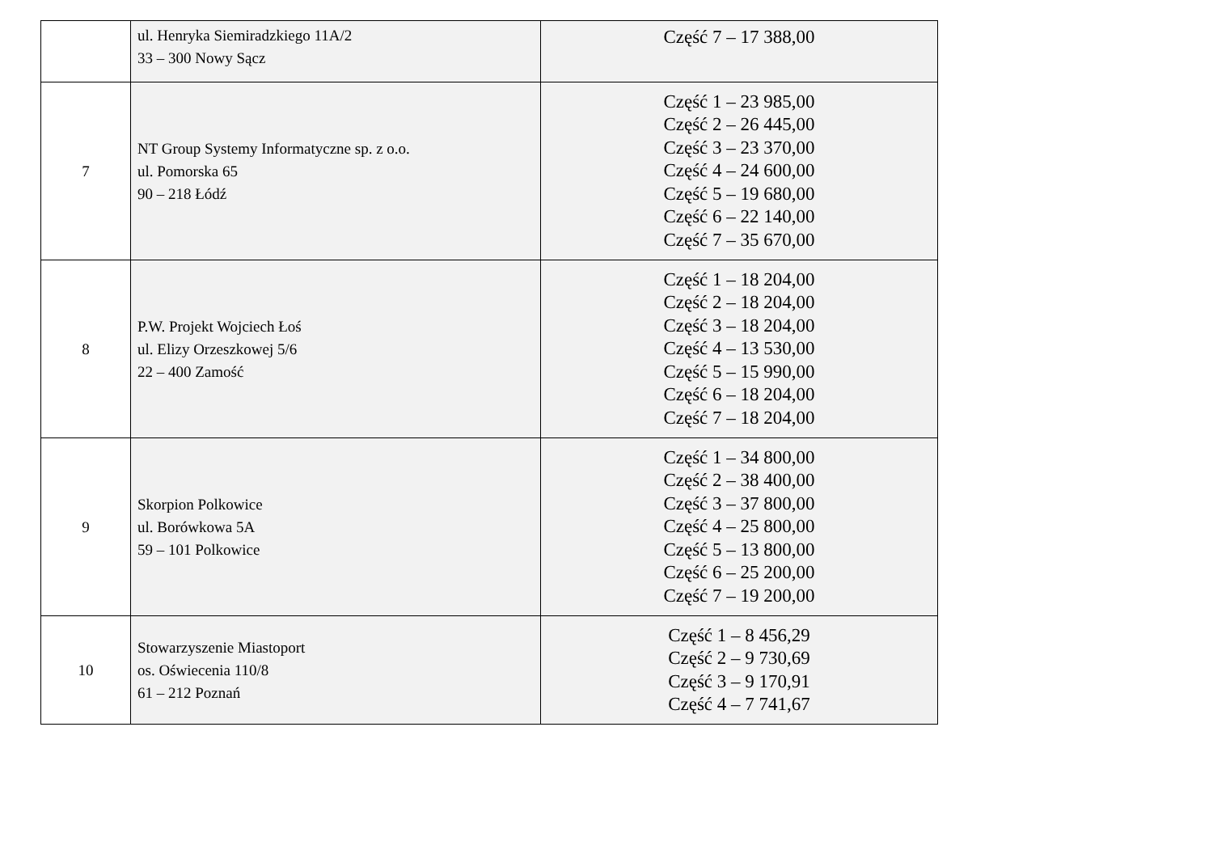| | ul. Henryka Siemiradzkiego 11A/2 33 – 300 Nowy Sącz | Część 7 – 17 388,00 |
| 7 | NT Group Systemy Informatyczne sp. z o.o. ul. Pomorska 65 90 – 218 Łódź | Część 1 – 23 985,00 Część 2 – 26 445,00 Część 3 – 23 370,00 Część 4 – 24 600,00 Część 5 – 19 680,00 Część 6 – 22 140,00 Część 7 – 35 670,00 |
| 8 | P.W. Projekt Wojciech Łoś ul. Elizy Orzeszkowej 5/6 22 – 400 Zamość | Część 1 – 18 204,00 Część 2 – 18 204,00 Część 3 – 18 204,00 Część 4 – 13 530,00 Część 5 – 15 990,00 Część 6 – 18 204,00 Część 7 – 18 204,00 |
| 9 | Skorpion Polkowice ul. Borówkowa 5A 59 – 101 Polkowice | Część 1 – 34 800,00 Część 2 – 38 400,00 Część 3 – 37 800,00 Część 4 – 25 800,00 Część 5 – 13 800,00 Część 6 – 25 200,00 Część 7 – 19 200,00 |
| 10 | Stowarzyszenie Miastoport os. Oświecenia 110/8 61 – 212 Poznań | Część 1 – 8 456,29 Część 2 – 9 730,69 Część 3 – 9 170,91 Część 4 – 7 741,67 |